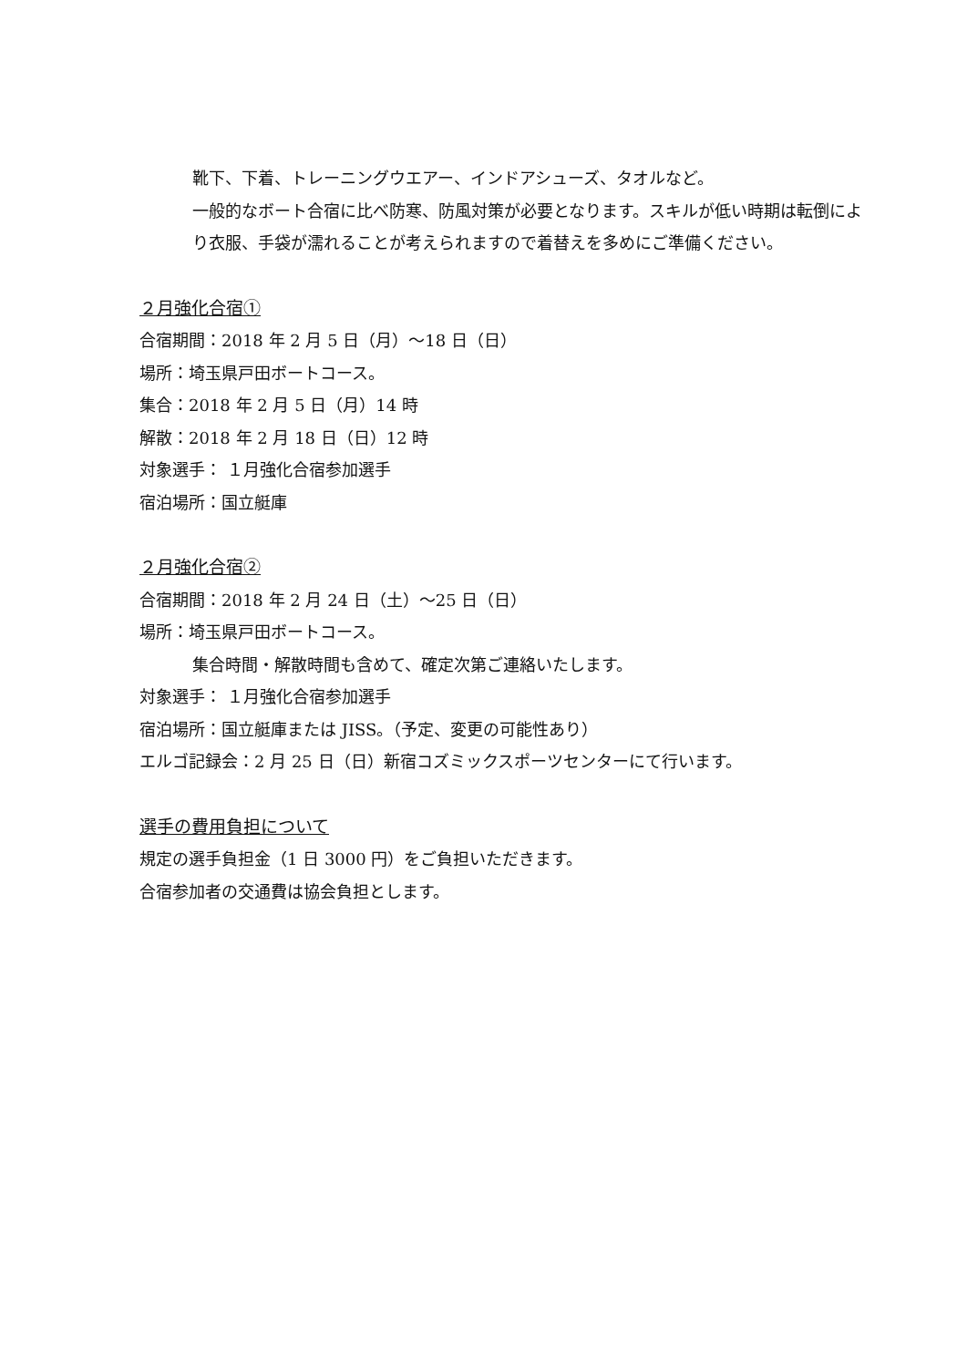靴下、下着、トレーニングウエアー、インドアシューズ、タオルなど。
一般的なボート合宿に比べ防寒、防風対策が必要となります。スキルが低い時期は転倒により衣服、手袋が濡れることが考えられますので着替えを多めにご準備ください。
２月強化合宿①
合宿期間：2018 年 2 月 5 日（月）～18 日（日）
場所：埼玉県戸田ボートコース。
集合：2018 年 2 月 5 日（月）14 時
解散：2018 年 2 月 18 日（日）12 時
対象選手： １月強化合宿参加選手
宿泊場所：国立艇庫
２月強化合宿②
合宿期間：2018 年 2 月 24 日（土）～25 日（日）
場所：埼玉県戸田ボートコース。
集合時間・解散時間も含めて、確定次第ご連絡いたします。
対象選手： １月強化合宿参加選手
宿泊場所：国立艇庫または JISS。（予定、変更の可能性あり）
エルゴ記録会：2 月 25 日（日）新宿コズミックスポーツセンターにて行います。
選手の費用負担について
規定の選手負担金（1 日 3000 円）をご負担いただきます。
合宿参加者の交通費は協会負担とします。